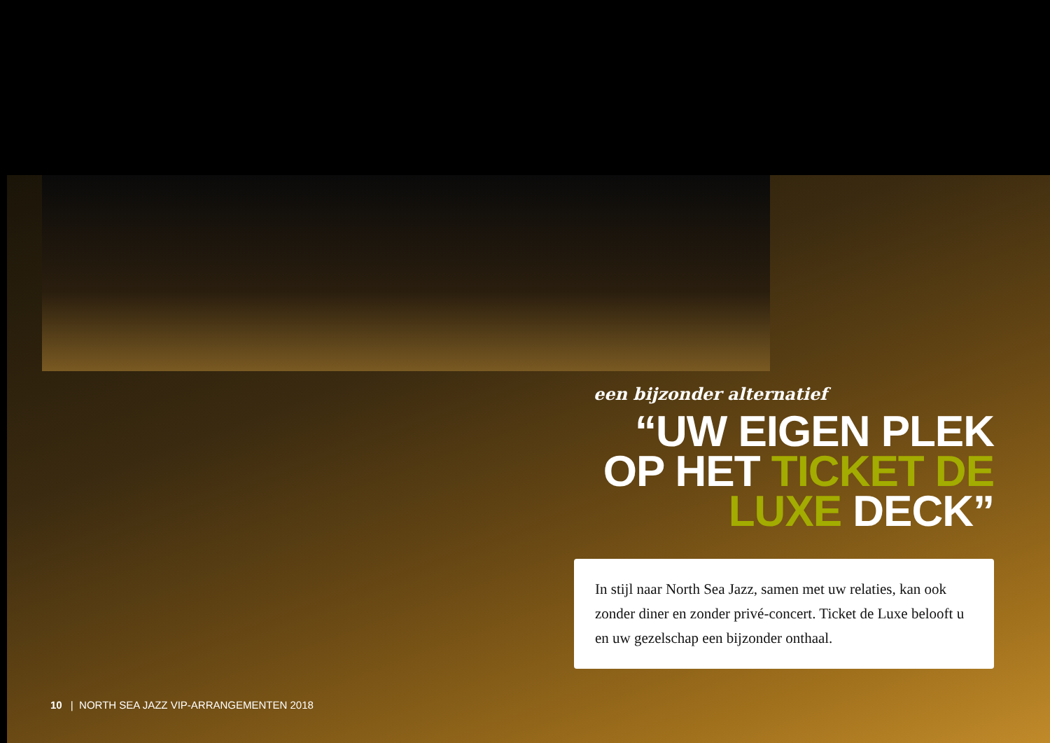een bijzonder alternatief
“UW EIGEN PLEK OP HET TICKET DE LUXE DECK”
In stijl naar North Sea Jazz, samen met uw relaties, kan ook zonder diner en zonder privé-concert. Ticket de Luxe belooft u en uw gezelschap een bijzonder onthaal.
10 | NORTH SEA JAZZ VIP-ARRANGEMENTEN 2018